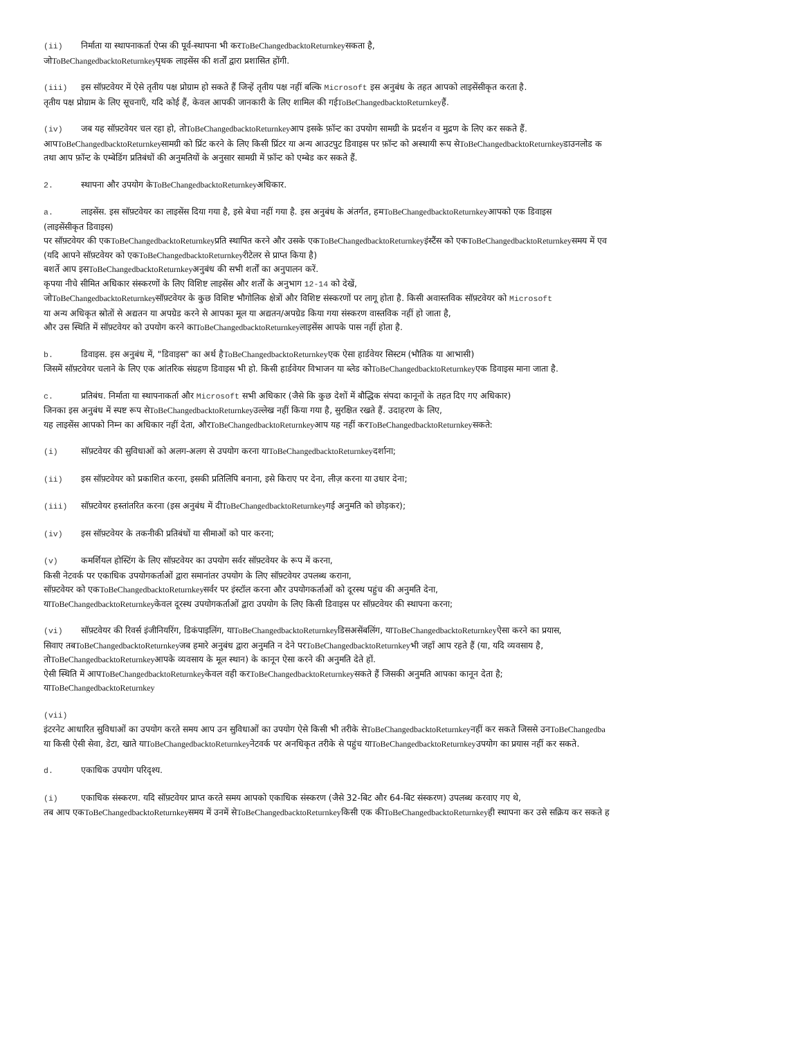(ii) निर्माता या स्थापनाकर्ता ऐप्स की पूर्व-स्थापना भी करToBeChangedbacktoReturnkeyसकता है,
जोToBeChangedbacktoReturnkeyपृथक लाइसेंस की शर्तों द्वारा प्रशासित होंगी.
(iii) इस सॉफ़्टवेयर में ऐसे तृतीय पक्ष प्रोग्राम हो सकते हैं जिन्हें तृतीय पक्ष नहीं बल्कि Microsoft इस अनुबंध के तहत आपको लाइसेंसीकृत करता है.
तृतीय पक्ष प्रोग्राम के लिए सूचनाएँ, यदि कोई हैं, केवल आपकी जानकारी के लिए शामिल की गईToBeChangedbacktoReturnkeyहैं.
(iv) जब यह सॉफ़्टवेयर चल रहा हो, तोToBeChangedbacktoReturnkeyआप इसके फ़ॉन्ट का उपयोग सामग्री के प्रदर्शन व मुद्रण के लिए कर सकते हैं.
आपToBeChangedbacktoReturnkeyसामग्री को प्रिंट करने के लिए किसी प्रिंटर या अन्य आउटपुट डिवाइस पर फ़ॉन्ट को अस्थायी रूप सेToBeChangedbacktoReturnkeyडाउनलोड क
तथा आप फ़ॉन्ट के एम्बेडिंग प्रतिबंधों की अनुमतियों के अनुसार सामग्री में फ़ॉन्ट को एम्बेड कर सकते हैं.
2. स्थापना और उपयोग केToBeChangedbacktoReturnkeyअधिकार.
a. लाइसेंस. इस सॉफ़्टवेयर का लाइसेंस दिया गया है, इसे बेचा नहीं गया है. इस अनुबंध के अंतर्गत, हमToBeChangedbacktoReturnkeyआपको एक डिवाइस
(लाइसेंसीकृत डिवाइस)
पर सॉफ़्टवेयर की एकToBeChangedbacktoReturnkeyप्रति स्थापित करने और उसके एकToBeChangedbacktoReturnkeyइंस्टैंस को एकToBeChangedbacktoReturnkeyसमय में एव
(यदि आपने सॉफ़्टवेयर को एकToBeChangedbacktoReturnkeyरीटेलर से प्राप्त किया है)
बशर्ते आप इसToBeChangedbacktoReturnkeyअनुबंध की सभी शर्तों का अनुपालन करें.
कृपया नीचे सीमित अधिकार संस्करणों के लिए विशिष्ट लाइसेंस और शर्तों के अनुभाग 12-14 को देखें,
जोToBeChangedbacktoReturnkeyसॉफ़्टवेयर के कुछ विशिष्ट भौगोलिक क्षेत्रों और विशिष्ट संस्करणों पर लागू होता है. किसी अवास्तविक सॉफ़्टवेयर को Microsoft
या अन्य अधिकृत स्रोतों से अद्यतन या अपग्रेड करने से आपका मूल या अद्यतन/अपग्रेड किया गया संस्करण वास्तविक नहीं हो जाता है,
और उस स्थिति में सॉफ़्टवेयर को उपयोग करने काToBeChangedbacktoReturnkeyलाइसेंस आपके पास नहीं होता है.
b. डिवाइस. इस अनुबंध में, "डिवाइस" का अर्थ हैToBeChangedbacktoReturnkeyएक ऐसा हार्डवेयर सिस्टम (भौतिक या आभासी)
जिसमें सॉफ़्टवेयर चलाने के लिए एक आंतरिक संग्रहण डिवाइस भी हो. किसी हार्डवेयर विभाजन या ब्लेड कोToBeChangedbacktoReturnkeyएक डिवाइस माना जाता है.
c. प्रतिबंध. निर्माता या स्थापनाकर्ता और Microsoft सभी अधिकार (जैसे कि कुछ देशों में बौद्धिक संपदा कानूनों के तहत दिए गए अधिकार)
जिनका इस अनुबंध में स्पष्ट रूप सेToBeChangedbacktoReturnkeyउल्लेख नहीं किया गया है, सुरक्षित रखते हैं. उदाहरण के लिए,
यह लाइसेंस आपको निम्न का अधिकार नहीं देता, औरToBeChangedbacktoReturnkeyआप यह नहीं करToBeChangedbacktoReturnkeyसकते:
(i) सॉफ़्टवेयर की सुविधाओं को अलग-अलग से उपयोग करना याToBeChangedbacktoReturnkeyदर्शाना;
(ii) इस सॉफ़्टवेयर को प्रकाशित करना, इसकी प्रतिलिपि बनाना, इसे किराए पर देना, लीज़ करना या उधार देना;
(iii) सॉफ़्टवेयर हस्तांतरित करना (इस अनुबंध में दीToBeChangedbacktoReturnkeyगई अनुमति को छोड़कर);
(iv) इस सॉफ़्टवेयर के तकनीकी प्रतिबंधों या सीमाओं को पार करना;
(v) कमर्शियल होस्टिंग के लिए सॉफ़्टवेयर का उपयोग सर्वर सॉफ़्टवेयर के रूप में करना,
किसी नेटवर्क पर एकाधिक उपयोगकर्ताओं द्वारा समानांतर उपयोग के लिए सॉफ़्टवेयर उपलब्ध कराना,
सॉफ़्टवेयर को एकToBeChangedbacktoReturnkeyसर्वर पर इंस्टॉल करना और उपयोगकर्ताओं को दूरस्थ पहुंच की अनुमति देना,
याToBeChangedbacktoReturnkeyकेवल दूरस्थ उपयोगकर्ताओं द्वारा उपयोग के लिए किसी डिवाइस पर सॉफ़्टवेयर की स्थापना करना;
(vi) सॉफ़्टवेयर की रिवर्स इंजीनियरिंग, डिकंपाइलिंग, याToBeChangedbacktoReturnkeyडिसअसेंबलिंग, याToBeChangedbacktoReturnkeyऐसा करने का प्रयास,
सिवाए तबToBeChangedbacktoReturnkeyजब हमारे अनुबंध द्वारा अनुमति न देने परToBeChangedbacktoReturnkeyभी जहाँ आप रहते हैं (या, यदि व्यवसाय है,
तोToBeChangedbacktoReturnkeyआपके व्यवसाय के मूल स्थान) के कानून ऐसा करने की अनुमति देते हों.
ऐसी स्थिति में आपToBeChangedbacktoReturnkeyकेवल वही करToBeChangedbacktoReturnkeyसकते हैं जिसकी अनुमति आपका कानून देता है;
याToBeChangedbacktoReturnkey
(vii)
इंटरनेट आधारित सुविधाओं का उपयोग करते समय आप उन सुविधाओं का उपयोग ऐसे किसी भी तरीके सेToBeChangedbacktoReturnkeyनहीं कर सकते जिससे उनToBeChangedba
या किसी ऐसी सेवा, डेटा, खाते याToBeChangedbacktoReturnkeyनेटवर्क पर अनधिकृत तरीके से पहुंच याToBeChangedbacktoReturnkeyउपयोग का प्रयास नहीं कर सकते.
d. एकाधिक उपयोग परिदृश्य.
(i) एकाधिक संस्करण. यदि सॉफ़्टवेयर प्राप्त करते समय आपको एकाधिक संस्करण (जैसे 32-बिट और 64-बिट संस्करण) उपलब्ध करवाए गए थे,
तब आप एकToBeChangedbacktoReturnkeyसमय में उनमें सेToBeChangedbacktoReturnkeyकिसी एक कीToBeChangedbacktoReturnkeyही स्थापना कर उसे सक्रिय कर सकते ह